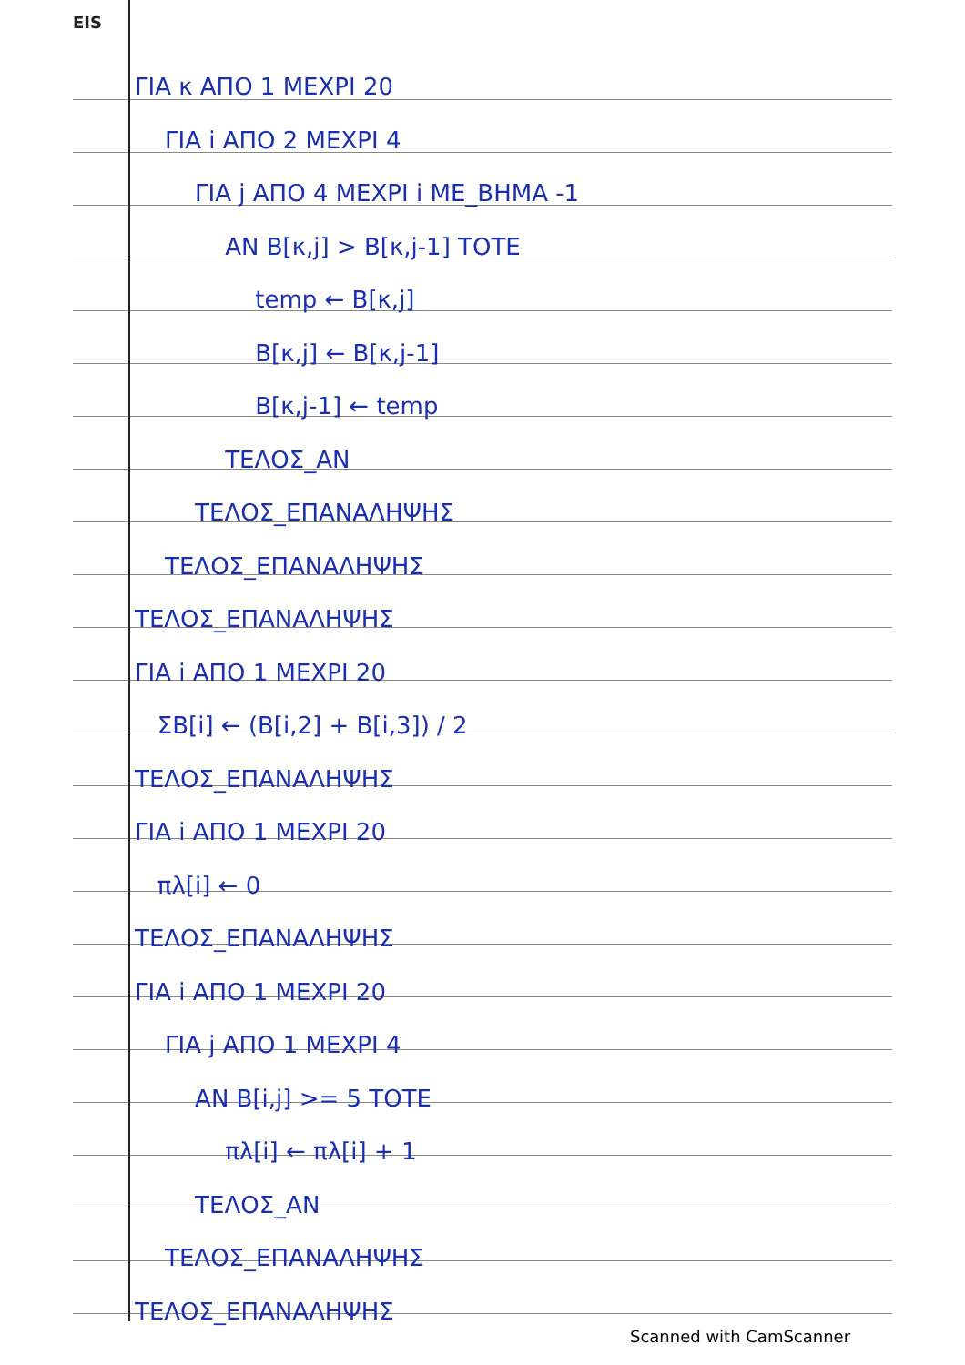EIS
ΓΙΑ κ ΑΠΟ 1 ΜΕΧΡΙ 20
ΓΙΑ i ΑΠΟ 2 ΜΕΧΡΙ 4
ΓΙΑ j ΑΠΟ 4 ΜΕΧΡΙ i ΜΕ_ΒΗΜΑ -1
ΑΝ Β[κ,j] > Β[κ,j-1] ΤΟΤΕ
temp ← Β[κ,j]
Β[κ,j] ← Β[κ,j-1]
Β[κ,j-1] ← temp
ΤΕΛΟΣ_ΑΝ
ΤΕΛΟΣ_ΕΠΑΝΑΛΗΨΗΣ
ΤΕΛΟΣ_ΕΠΑΝΑΛΗΨΗΣ
ΤΕΛΟΣ_ΕΠΑΝΑΛΗΨΗΣ
ΓΙΑ i ΑΠΟ 1 ΜΕΧΡΙ 20
ΣΒ[i] ← (Β[i,2] + Β[i,3]) / 2
ΤΕΛΟΣ_ΕΠΑΝΑΛΗΨΗΣ
ΓΙΑ i ΑΠΟ 1 ΜΕΧΡΙ 20
πλ[i] ← 0
ΤΕΛΟΣ_ΕΠΑΝΑΛΗΨΗΣ
ΓΙΑ i ΑΠΟ 1 ΜΕΧΡΙ 20
ΓΙΑ j ΑΠΟ 1 ΜΕΧΡΙ 4
ΑΝ Β[i,j] >= 5 ΤΟΤΕ
πλ[i] ← πλ[i] + 1
ΤΕΛΟΣ_ΑΝ
ΤΕΛΟΣ_ΕΠΑΝΑΛΗΨΗΣ
ΤΕΛΟΣ_ΕΠΑΝΑΛΗΨΗΣ
Scanned with CamScanner